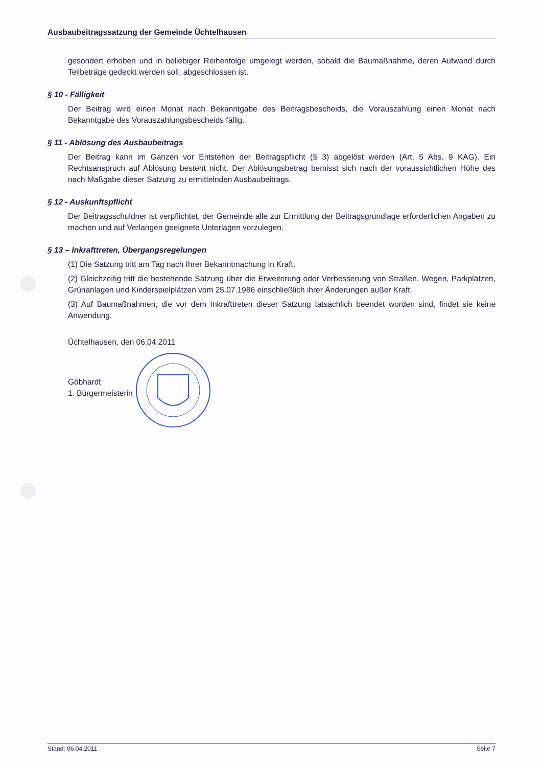Ausbaubeitragssatzung der Gemeinde Üchtelhausen
gesondert erhoben und in beliebiger Reihenfolge umgelegt werden, sobald die Baumaßnahme, deren Aufwand durch Teilbeträge gedeckt werden soll, abgeschlossen ist.
§ 10 - Fälligkeit
Der Beitrag wird einen Monat nach Bekanntgabe des Beitragsbescheids, die Vorauszahlung einen Monat nach Bekanntgabe des Vorauszahlungsbescheids fällig.
§ 11 - Ablösung des Ausbaubeitrags
Der Beitrag kann im Ganzen vor Entstehen der Beitragspflicht (§ 3) abgelöst werden (Art. 5 Abs. 9 KAG). Ein Rechtsanspruch auf Ablösung besteht nicht. Der Ablösungsbetrag bemisst sich nach der voraussichtlichen Höhe des nach Maßgabe dieser Satzung zu ermittelnden Ausbaubeitrags.
§ 12 - Auskunftspflicht
Der Beitragsschuldner ist verpflichtet, der Gemeinde alle zur Ermittlung der Beitragsgrundlage erforderlichen Angaben zu machen und auf Verlangen geeignete Unterlagen vorzulegen.
§ 13 – Inkrafttreten, Übergangsregelungen
(1) Die Satzung tritt am Tag nach Ihrer Bekanntmachung in Kraft.
(2) Gleichzeitig tritt die bestehende Satzung über die Erweiterung oder Verbesserung von Straßen, Wegen, Parkplätzen, Grünanlagen und Kinderspielplätzen vom 25.07.1986 einschließlich ihrer Änderungen außer Kraft.
(3) Auf Baumaßnahmen, die vor dem Inkrafttreten dieser Satzung tatsächlich beendet worden sind, findet sie keine Anwendung.
Üchtelhausen, den 06.04.2011
Göbhardt
1. Bürgermeisterin
Stand: 06.04.2011 Seite 7